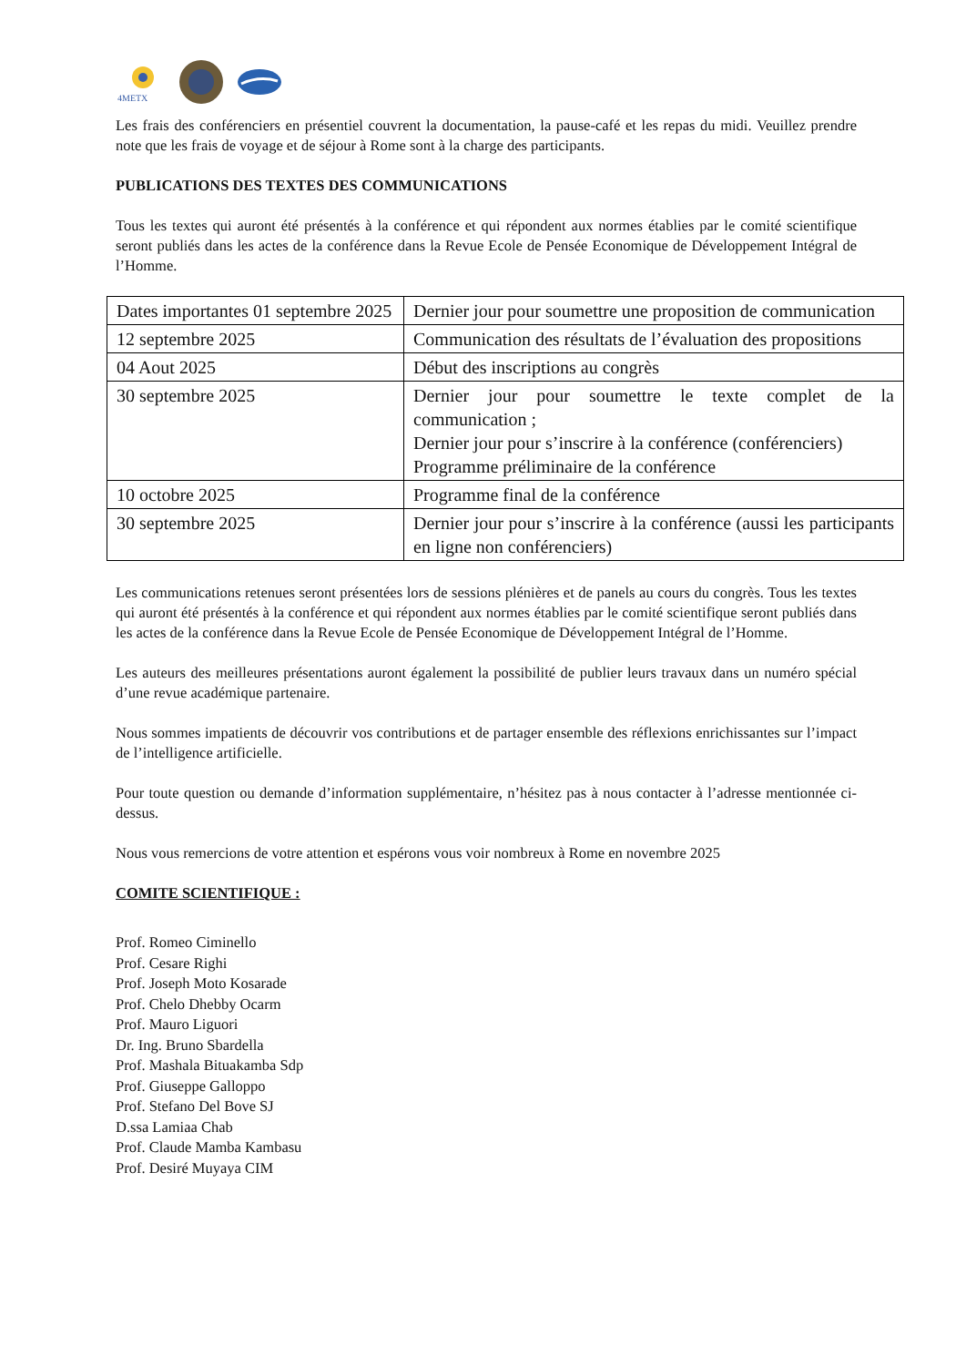4METX
Les frais des conférenciers en présentiel couvrent la documentation, la pause-café et les repas du midi. Veuillez prendre note que les frais de voyage et de séjour à Rome sont à la charge des participants.
PUBLICATIONS DES TEXTES DES COMMUNICATIONS
Tous les textes qui auront été présentés à la conférence et qui répondent aux normes établies par le comité scientifique seront publiés dans les actes de la conférence dans la Revue Ecole de Pensée Economique de Développement Intégral de l’Homme.
| Dates importantes 01 septembre 2025 | Dernier jour pour soumettre une proposition de communication |
| 12 septembre 2025 | Communication des résultats de l’évaluation des propositions |
| 04 Aout 2025 | Début des inscriptions au congrès |
| 30 septembre 2025 | Dernier jour pour soumettre le texte complet de la communication ; Dernier jour pour s’inscrire à la conférence (conférenciers) Programme préliminaire de la conférence |
| 10 octobre 2025 | Programme final de la conférence |
| 30 septembre 2025 | Dernier jour pour s’inscrire à la conférence (aussi les participants en ligne non conférenciers) |
Les communications retenues seront présentées lors de sessions plénières et de panels au cours du congrès. Tous les textes qui auront été présentés à la conférence et qui répondent aux normes établies par le comité scientifique seront publiés dans les actes de la conférence dans la Revue Ecole de Pensée Economique de Développement Intégral de l’Homme.
Les auteurs des meilleures présentations auront également la possibilité de publier leurs travaux dans un numéro spécial d’une revue académique partenaire.
Nous sommes impatients de découvrir vos contributions et de partager ensemble des réflexions enrichissantes sur l’impact de l’intelligence artificielle.
Pour toute question ou demande d’information supplémentaire, n’hésitez pas à nous contacter à l’adresse mentionnée ci-dessus.
Nous vous remercions de votre attention et espérons vous voir nombreux à Rome en novembre 2025
COMITE SCIENTIFIQUE :
Prof. Romeo Ciminello
Prof. Cesare Righi
Prof. Joseph Moto Kosarade
Prof. Chelo Dhebby Ocarm
Prof. Mauro Liguori
Dr. Ing. Bruno Sbardella
Prof. Mashala Bituakamba Sdp
Prof. Giuseppe Galloppo
Prof. Stefano Del Bove SJ
D.ssa Lamiaa Chab
Prof. Claude Mamba Kambasu
Prof. Desiré Muyaya CIM